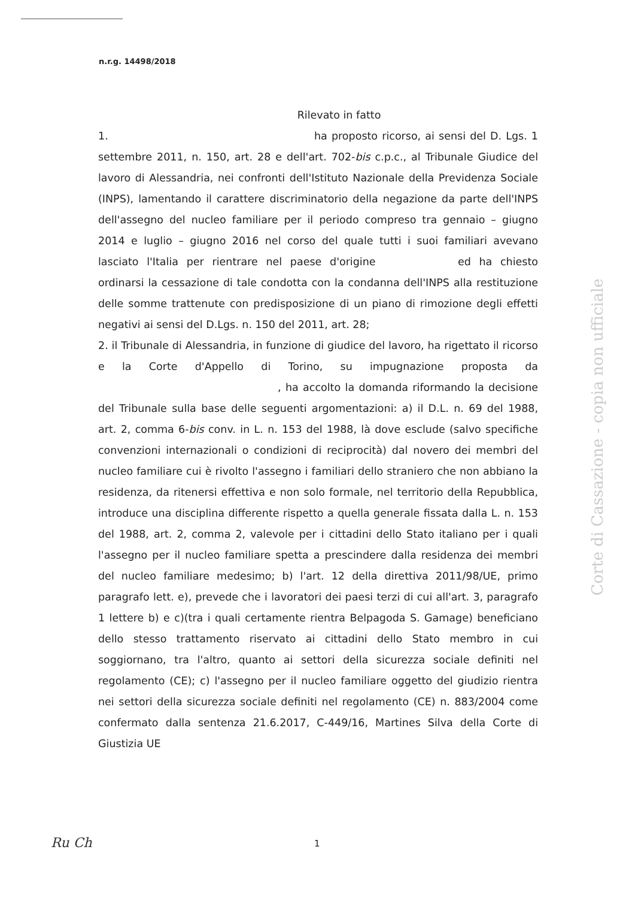n.r.g. 14498/2018
Rilevato in fatto
1. ha proposto ricorso, ai sensi del D. Lgs. 1 settembre 2011, n. 150, art. 28 e dell'art. 702-bis c.p.c., al Tribunale Giudice del lavoro di Alessandria, nei confronti dell'Istituto Nazionale della Previdenza Sociale (INPS), lamentando il carattere discriminatorio della negazione da parte dell'INPS dell'assegno del nucleo familiare per il periodo compreso tra gennaio – giugno 2014 e luglio – giugno 2016 nel corso del quale tutti i suoi familiari avevano lasciato l'Italia per rientrare nel paese d'origine ed ha chiesto ordinarsi la cessazione di tale condotta con la condanna dell'INPS alla restituzione delle somme trattenute con predisposizione di un piano di rimozione degli effetti negativi ai sensi del D.Lgs. n. 150 del 2011, art. 28;
2. il Tribunale di Alessandria, in funzione di giudice del lavoro, ha rigettato il ricorso e la Corte d'Appello di Torino, su impugnazione proposta da , ha accolto la domanda riformando la decisione del Tribunale sulla base delle seguenti argomentazioni: a) il D.L. n. 69 del 1988, art. 2, comma 6-bis conv. in L. n. 153 del 1988, là dove esclude (salvo specifiche convenzioni internazionali o condizioni di reciprocità) dal novero dei membri del nucleo familiare cui è rivolto l'assegno i familiari dello straniero che non abbiano la residenza, da ritenersi effettiva e non solo formale, nel territorio della Repubblica, introduce una disciplina differente rispetto a quella generale fissata dalla L. n. 153 del 1988, art. 2, comma 2, valevole per i cittadini dello Stato italiano per i quali l'assegno per il nucleo familiare spetta a prescindere dalla residenza dei membri del nucleo familiare medesimo; b) l'art. 12 della direttiva 2011/98/UE, primo paragrafo lett. e), prevede che i lavoratori dei paesi terzi di cui all'art. 3, paragrafo 1 lettere b) e c)(tra i quali certamente rientra Belpagoda S. Gamage) beneficiano dello stesso trattamento riservato ai cittadini dello Stato membro in cui soggiornano, tra l'altro, quanto ai settori della sicurezza sociale definiti nel regolamento (CE); c) l'assegno per il nucleo familiare oggetto del giudizio rientra nei settori della sicurezza sociale definiti nel regolamento (CE) n. 883/2004 come confermato dalla sentenza 21.6.2017, C-449/16, Martines Silva della Corte di Giustizia UE
Corte di Cassazione - copia non ufficiale
Ru Ch 1